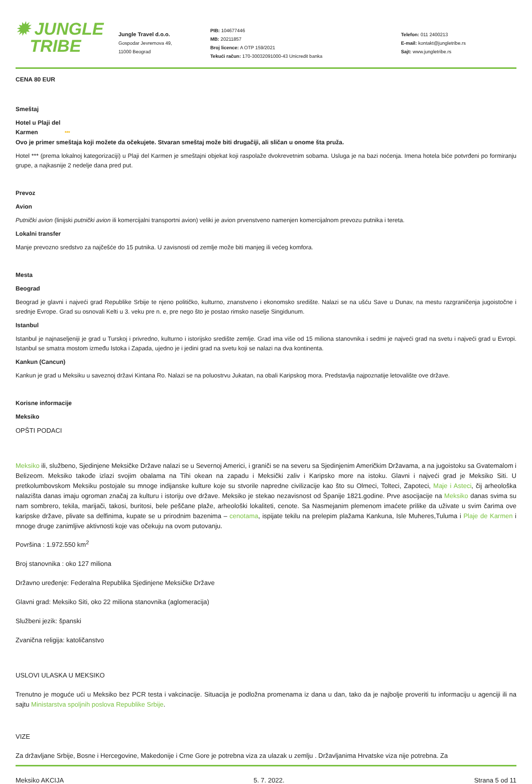✹ JUNGLE
TRIBE
Jungle Travel d.o.o.
Gospodar Jevremova 49,
11000 Beograd
PIB: 104677446
MB: 20211857
Broj licence: A OTP 159/2021
Tekući račun: 170-30032091000-43 Unicredit banka
Telefon: 011 2400213
E-mail: kontakt@jungletribe.rs
Sajt: www.jungletribe.rs
CENA 80 EUR
Smeštaj
Hotel u Plaji del
Karmen ***
Ovo je primer smeštaja koji možete da očekujete. Stvaran smeštaj može biti drugačiji, ali sličan u onome šta pruža.
Hotel *** (prema lokalnoj kategorizaciji) u Plaji del Karmen je smeštajni objekat koji raspolaže dvokrevetnim sobama. Usluga je na bazi noćenja. Imena hotela biće potvrđeni po formiranju grupe, a najkasnije 2 nedelje dana pred put.
Prevoz
Avion
Putnički avion (linijski putnički avion ili komercijalni transportni avion) veliki je avion prvenstveno namenjen komercijalnom prevozu putnika i tereta.
Lokalni transfer
Manje prevozno sredstvo za najčešće do 15 putnika. U zavisnosti od zemlje može biti manjeg ili većeg komfora.
Mesta
Beograd
Beograd je glavni i najveći grad Republike Srbije te njeno političko, kulturno, znanstveno i ekonomsko središte. Nalazi se na ušću Save u Dunav, na mestu razgraničenja jugoistočne i srednje Evrope. Grad su osnovali Kelti u 3. veku pre n. e, pre nego što je postao rimsko naselje Singidunum.
Istanbul
Istanbul je najnaseljeniji je grad u Turskoj i privredno, kulturno i istorijsko središte zemlje. Grad ima više od 15 miliona stanovnika i sedmi je najveći grad na svetu i najveći grad u Evropi. Istanbul se smatra mostom između Istoka i Zapada, ujedno je i jedini grad na svetu koji se nalazi na dva kontinenta.
Kankun (Cancun)
Kankun je grad u Meksiku u saveznoj državi Kintana Ro. Nalazi se na poluostrvu Jukatan, na obali Karipskog mora. Predstavlja najpoznatije letovalište ove države.
Korisne informacije
Meksiko
OPŠTI PODACI
Meksiko ili, službeno, Sjedinjene Meksičke Države nalazi se u Severnoj Americi, i graniči se na severu sa Sjedinjenim Američkim Državama, a na jugoistoku sa Gvatemalom i Belizeom. Meksiko takođe izlazi svojim obalama na Tihi okean na zapadu i Meksički zaliv i Karipsko more na istoku. Glavni i najveći grad je Meksiko Siti. U pretkolumbovskom Meksiku postojale su mnoge indijanske kulture koje su stvorile napredne civilizacije kao što su Olmeci, Tolteci, Zapoteci, Maje i Asteci, čij arheološka nalazišta danas imaju ogroman značaj za kulturu i istoriju ove države. Meksiko je stekao nezavisnost od Španije 1821.godine. Prve asocijacije na Meksiko danas svima su nam sombrero, tekila, marijači, takosi, buritosi, bele peščane plaže, arheološki lokaliteti, cenote. Sa Nasmejanim plemenom imaćete prilike da uživate u svim čarima ove karipske države, plivate sa delfinima, kupate se u prirodnim bazenima – cenotama, ispijate tekilu na prelepim plažama Kankuna, Isle Muheres,Tuluma i Plaje de Karmen i mnoge druge zanimljive aktivnosti koje vas očekuju na ovom putovanju.
Površina : 1.972.550 km<sup>2</sup>
Broj stanovnika : oko 127 miliona
Državno uređenje: Federalna Republika Sjedinjene Meksičke Države
Glavni grad: Meksiko Siti, oko 22 miliona stanovnika (aglomeracija)
Službeni jezik: španski
Zvanična religija: katoličanstvo
USLOVI ULASKA U MEKSIKO
Trenutno je moguće ući u Meksiko bez PCR testa i vakcinacije. Situacija je podložna promenama iz dana u dan, tako da je najbolje proveriti tu informaciju u agenciji ili na sajtu Ministarstva spoljnih poslova Republike Srbije.
VIZE
Za državljane Srbije, Bosne i Hercegovine, Makedonije i Crne Gore je potrebna viza za ulazak u zemlju . Državljanima Hrvatske viza nije potrebna. Za
Meksiko AKCIJA 5. 7. 2022. Strana 5 od 11